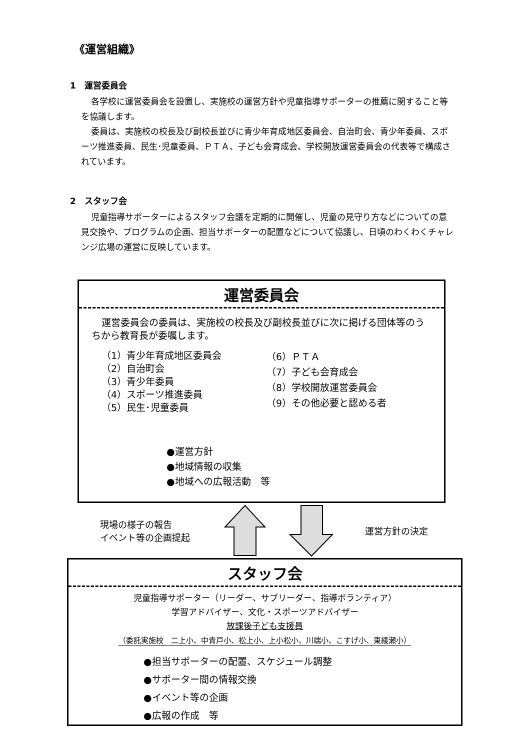《運営組織》
1　運営委員会
各学校に運営委員会を設置し、実施校の運営方針や児童指導サポーターの推薦に関すること等を協議します。
委員は、実施校の校長及び副校長並びに青少年育成地区委員会、自治町会、青少年委員、スポーツ推進委員、民生･児童委員、ＰＴＡ、子ども会育成会、学校開放運営委員会の代表等で構成されています。
2　スタッフ会
児童指導サポーターによるスタッフ会議を定期的に開催し、児童の見守り方などについての意見交換や、プログラムの企画、担当サポーターの配置などについて協議し、日頃のわくわくチャレンジ広場の運営に反映しています。
運営委員会
運営委員会の委員は、実施校の校長及び副校長並びに次に掲げる団体等のうちから教育長が委嘱します。
（1）青少年育成地区委員会
（2）自治町会
（3）青少年委員
（4）スポーツ推進委員
（5）民生･児童委員
（6）ＰＴＡ
（7）子ども会育成会
（8）学校開放運営委員会
（9）その他必要と認める者
●運営方針
●地域情報の収集
●地域への広報活動　等
現場の様子の報告
イベント等の企画提起
運営方針の決定
スタッフ会
児童指導サポーター（リーダー、サブリーダー、指導ボランティア）
学習アドバイザー、文化・スポーツアドバイザー
放課後子ども支援員
（委託実施校　二上小、中青戸小、松上小、上小松小、川端小、こすげ小、東綾瀬小）
●担当サポーターの配置、スケジュール調整
●サポーター間の情報交換
●イベント等の企画
●広報の作成　等